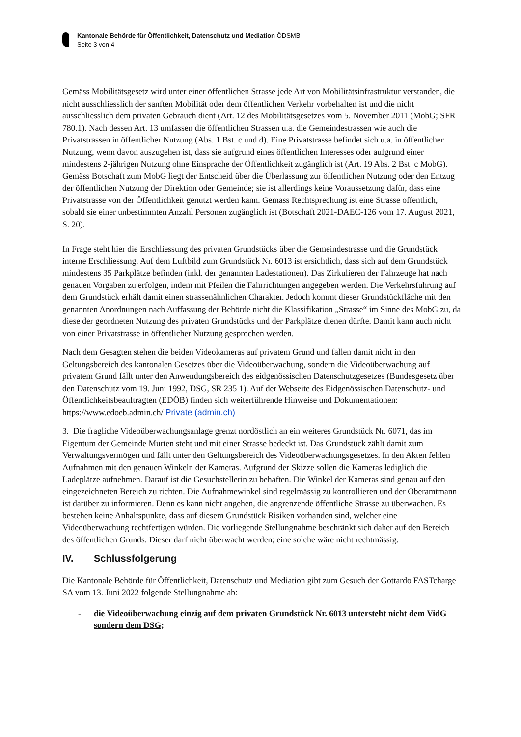Kantonale Behörde für Öffentlichkeit, Datenschutz und Mediation ÖDSMB
Seite 3 von 4
Gemäss Mobilitätsgesetz wird unter einer öffentlichen Strasse jede Art von Mobilitätsinfrastruktur verstanden, die nicht ausschliesslich der sanften Mobilität oder dem öffentlichen Verkehr vorbehalten ist und die nicht ausschliesslich dem privaten Gebrauch dient (Art. 12 des Mobilitätsgesetzes vom 5. November 2011 (MobG; SFR 780.1). Nach dessen Art. 13 umfassen die öffentlichen Strassen u.a. die Gemeindestrassen wie auch die Privatstrassen in öffentlicher Nutzung (Abs. 1 Bst. c und d). Eine Privatstrasse befindet sich u.a. in öffentlicher Nutzung, wenn davon auszugehen ist, dass sie aufgrund eines öffentlichen Interesses oder aufgrund einer mindestens 2-jährigen Nutzung ohne Einsprache der Öffentlichkeit zugänglich ist (Art. 19 Abs. 2 Bst. c MobG). Gemäss Botschaft zum MobG liegt der Entscheid über die Überlassung zur öffentlichen Nutzung oder den Entzug der öffentlichen Nutzung der Direktion oder Gemeinde; sie ist allerdings keine Voraussetzung dafür, dass eine Privatstrasse von der Öffentlichkeit genutzt werden kann. Gemäss Rechtsprechung ist eine Strasse öffentlich, sobald sie einer unbestimmten Anzahl Personen zugänglich ist (Botschaft 2021-DAEC-126 vom 17. August 2021, S. 20).
In Frage steht hier die Erschliessung des privaten Grundstücks über die Gemeindestrasse und die Grundstück interne Erschliessung. Auf dem Luftbild zum Grundstück Nr. 6013 ist ersichtlich, dass sich auf dem Grundstück mindestens 35 Parkplätze befinden (inkl. der genannten Ladestationen). Das Zirkulieren der Fahrzeuge hat nach genauen Vorgaben zu erfolgen, indem mit Pfeilen die Fahrrichtungen angegeben werden. Die Verkehrsführung auf dem Grundstück erhält damit einen strassenähnlichen Charakter. Jedoch kommt dieser Grundstückfläche mit den genannten Anordnungen nach Auffassung der Behörde nicht die Klassifikation „Strasse“ im Sinne des MobG zu, da diese der geordneten Nutzung des privaten Grundstücks und der Parkplätze dienen dürfte. Damit kann auch nicht von einer Privatstrasse in öffentlicher Nutzung gesprochen werden.
Nach dem Gesagten stehen die beiden Videokameras auf privatem Grund und fallen damit nicht in den Geltungsbereich des kantonalen Gesetzes über die Videoüberwachung, sondern die Videoüberwachung auf privatem Grund fällt unter den Anwendungsbereich des eidgenössischen Datenschutzgesetzes (Bundesgesetz über den Datenschutz vom 19. Juni 1992, DSG, SR 235 1). Auf der Webseite des Eidgenössischen Datenschutz- und Öffentlichkeitsbeauftragten (EDÖB) finden sich weiterführende Hinweise und Dokumentationen: https://www.edoeb.admin.ch/ Private (admin.ch)
3. Die fragliche Videoüberwachungsanlage grenzt nordöstlich an ein weiteres Grundstück Nr. 6071, das im Eigentum der Gemeinde Murten steht und mit einer Strasse bedeckt ist. Das Grundstück zählt damit zum Verwaltungsvermögen und fällt unter den Geltungsbereich des Videoüberwachungsgesetzes. In den Akten fehlen Aufnahmen mit den genauen Winkeln der Kameras. Aufgrund der Skizze sollen die Kameras lediglich die Ladeplätze aufnehmen. Darauf ist die Gesuchstellerin zu behaften. Die Winkel der Kameras sind genau auf den eingezeichneten Bereich zu richten. Die Aufnahmewinkel sind regelmässig zu kontrollieren und der Oberamtmann ist darüber zu informieren. Denn es kann nicht angehen, die angrenzende öffentliche Strasse zu überwachen. Es bestehen keine Anhaltspunkte, dass auf diesem Grundstück Risiken vorhanden sind, welcher eine Videoüberwachung rechtfertigen würden. Die vorliegende Stellungnahme beschränkt sich daher auf den Bereich des öffentlichen Grunds. Dieser darf nicht überwacht werden; eine solche wäre nicht rechtmässig.
IV. Schlussfolgerung
Die Kantonale Behörde für Öffentlichkeit, Datenschutz und Mediation gibt zum Gesuch der Gottardo FASTcharge SA vom 13. Juni 2022 folgende Stellungnahme ab:
- die Videoüberwachung einzig auf dem privaten Grundstück Nr. 6013 untersteht nicht dem VidG sondern dem DSG;